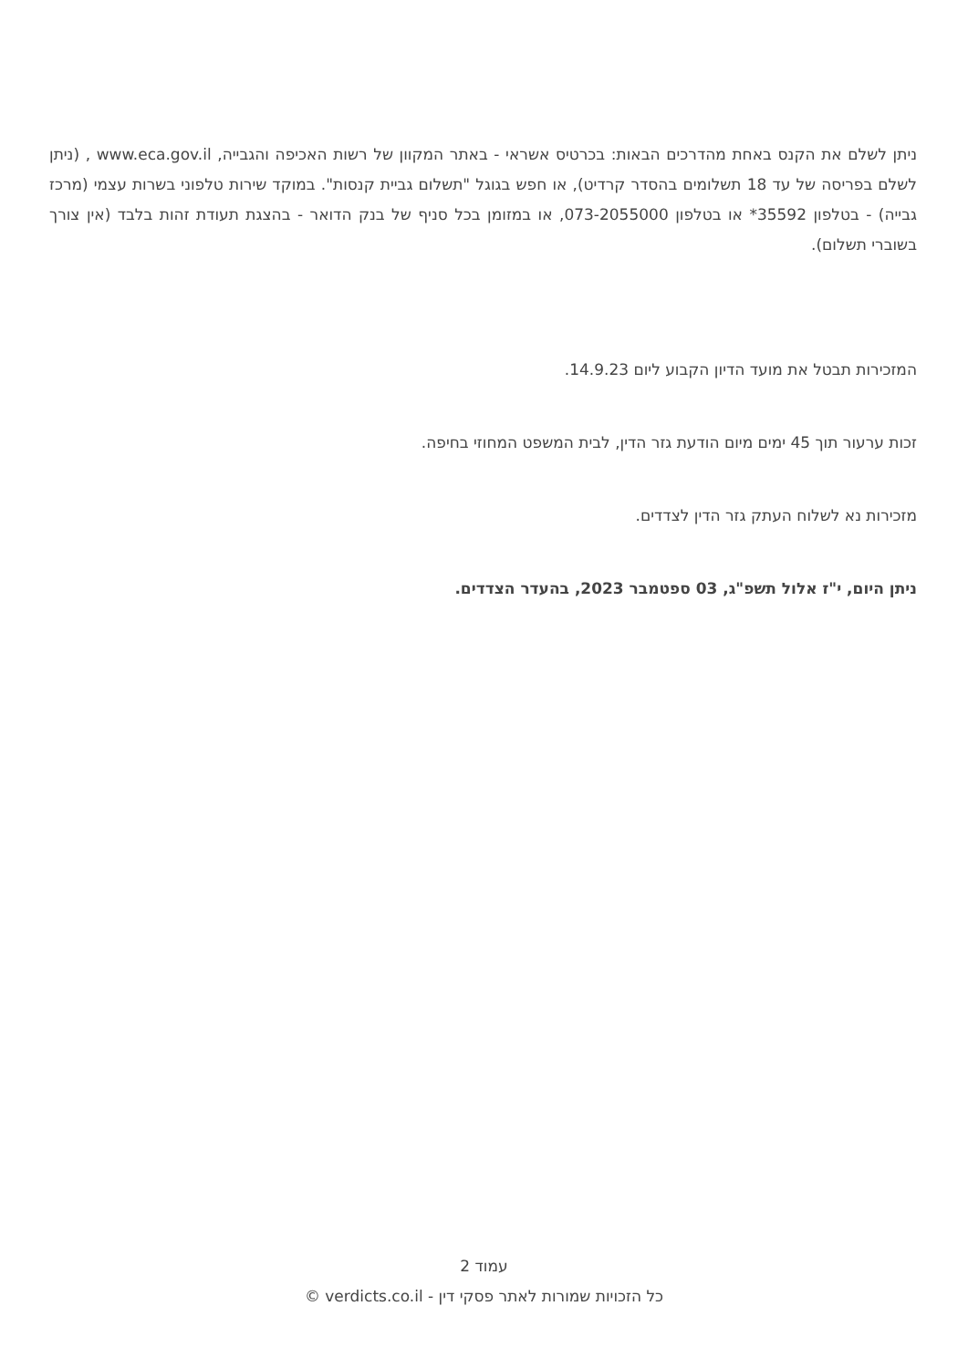ניתן לשלם את הקנס באחת מהדרכים הבאות: בכרטיס אשראי - באתר המקוון של רשות האכיפה והגבייה, www.eca.gov.il , (ניתן לשלם בפריסה של עד 18 תשלומים בהסדר קרדיט), או חפש בגוגל "תשלום גביית קנסות". במוקד שירות טלפוני בשרות עצמי (מרכז גבייה) - בטלפון 35592* או בטלפון 073-2055000, או במזומן בכל סניף של בנק הדואר - בהצגת תעודת זהות בלבד (אין צורך בשוברי תשלום).
המזכירות תבטל את מועד הדיון הקבוע ליום 14.9.23.
זכות ערעור תוך 45 ימים מיום הודעת גזר הדין, לבית המשפט המחוזי בחיפה.
מזכירות נא לשלוח העתק גזר הדין לצדדים.
ניתן היום, י"ז אלול תשפ"ג, 03 ספטמבר 2023, בהעדר הצדדים.
עמוד 2
כל הזכויות שמורות לאתר פסקי דין - verdicts.co.il ©